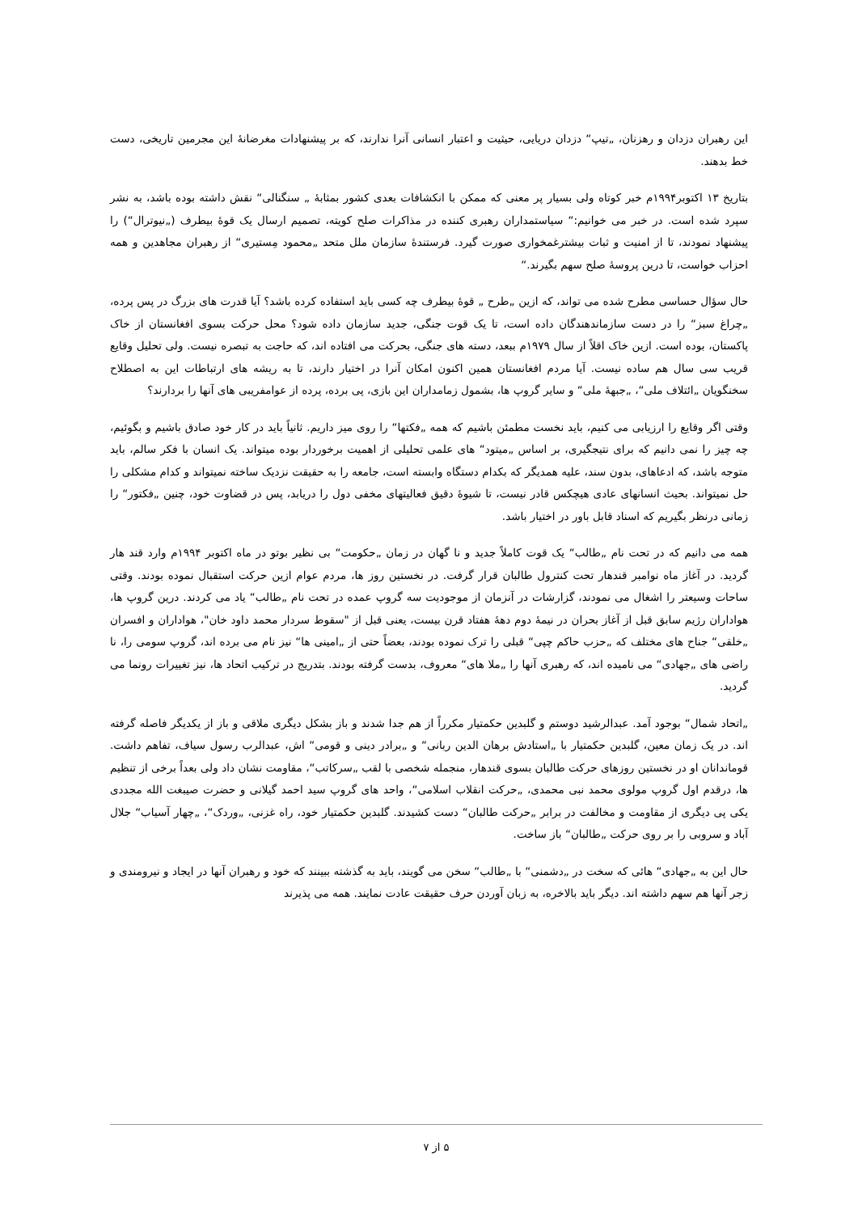این رهبران دزدان و رهزنان، „تیپ“ دزدان دریایی، حیثیت و اعتبار انسانی آنرا ندارند، که بر پیشنهادات مغرضانهٔ این مجرمین تاریخی، دست خط بدهند.
بتاریخ ۱۳ اکتوبر۱۹۹۴م خبر کوتاه ولی بسیار پر معنی که ممکن با انکشافات بعدی کشور بمثابهٔ „ سنگنالی“ نقش داشته بوده باشد، به نشر سپرد شده است. در خبر می خوانیم:“ سیاستمداران رهبری کننده در مذاکرات صلح کویته، تصمیم ارسال یک قوهٔ بیطرف („نیوترال“) را پیشنهاد نمودند، تا از امنیت و ثبات بیشترغمخواری صورت گیرد. فرستندهٔ سازمان ملل متحد „محمود مِستیری“ از رهبران مجاهدین و همه احزاب خواست، تا درین پروسهٔ صلح سهم بگیرند.“
حال سؤال حساسی مطرح شده می تواند، که ازین „طرح „ قوهٔ بیطرف چه کسی باید استفاده کرده باشد؟ آیا قدرت های بزرگ در پس پرده، „چراغ سبز“ را در دست سازماندهندگان داده است، تا یک قوت جنگی، جدید سازمان داده شود؟ محل حرکت بسوی افغانستان از خاک پاکستان، بوده است. ازین خاک اقلاً از سال ۱۹۷۹م ببعد، دسته های جنگی، بحرکت می افتاده اند، که حاجت به تبصره نیست. ولی تحلیل وقایع قریب سی سال هم ساده نیست. آیا مردم افغانستان همین اکنون امکان آنرا در اختیار دارند، تا به ریشه های ارتباطات این به اصطلاح سخنگویان „ائتلاف ملی“، „جبههٔ ملی“ و سایر گروپ ها، بشمول زمامداران این بازی، پی برده، پرده از عوامفریبی های آنها را بردارند؟
وقتی اگر وقایع را ارزیابی می کنیم، باید نخست مطمئن باشیم که همه „فکتها“ را روی میز داریم. ثانیاً باید در کار خود صادق باشیم و بگوئیم، چه چیز را نمی دانیم که برای نتیجگیری، بر اساس „میتود“ های علمی تحلیلی از اهمیت برخوردار بوده میتواند. یک انسان با فکر سالم، باید متوجه باشد، که ادعاهای، بدون سند، علیه همدیگر که بکدام دستگاه وابسته است، جامعه را به حقیقت نزدیک ساخته نمیتواند و کدام مشکلی را حل نمیتواند. بحیث انسانهای عادی هیچکس قادر نیست، تا شیوهٔ دقیق فعالیتهای مخفی دول را دریابد، پس در قضاوت خود، چنین „فکتور“ را زمانی درنظر بگیریم که اسناد قابل باور در اختیار باشد.
همه می دانیم که در تحت نام „طالب“ یک قوت کاملاً جدید و نا گهان در زمان „حکومت“ بی نظیر بوتو در ماه اکتوبر ۱۹۹۴م وارد قند هار گردید. در آغاز ماه نوامبر قندهار تحت کنترول طالبان قرار گرفت. در نخستین روز ها، مردم عوام ازین حرکت استقبال نموده بودند. وقتی ساحات وسیعتر را اشغال می نمودند، گزارشات در آنزمان از موجودیت سه گروپ عمده در تحت نام „طالب“ یاد می کردند. درین گروپ ها، هواداران رژیم سابق قبل از آغاز بحران در نیمهٔ دوم دههٔ هفتاد قرن بیست، یعنی قبل از "سقوط سردار محمد داود خان"، هواداران و افسران „خلقی“ جناح های مختلف که „حزب حاکم چپی“ قبلی را ترک نموده بودند، بعضاً حتی از „امینی ها“ نیز نام می برده اند، گروپ سومی را، نا راضی های „جهادی“ می نامیده اند، که رهبری آنها را „ملا های“ معروف، بدست گرفته بودند. بتدریج در ترکیب اتحاد ها، نیز تغییرات رونما می گردید.
„اتحاد شمال“ بوجود آمد. عبدالرشید دوستم و گلبدین حکمتیار مکرراً از هم جدا شدند و باز بشکل دیگری ملاقی و باز از یکدیگر فاصله گرفته اند. در یک زمان معین، گلبدین حکمتیار با „استادش برهان الدین ربانی“ و „برادر دینی و قومی“ اش، عبدالرب رسول سیاف، تفاهم داشت. قوماندانان او در نخستین روزهای حرکت طالبان بسوی قندهار، منجمله شخصی با لقب „سرکاتب“، مقاومت نشان داد ولی بعداً برخی از تنظیم ها، درقدم اول گروپ مولوی محمد نبی محمدی، „حرکت انقلاب اسلامی“، واحد های گروپ سید احمد گیلانی و حضرت صیبغت الله مجددی یکی پی دیگری از مقاومت و مخالفت در برابر „حرکت طالبان“ دست کشیدند. گلبدین حکمتیار خود، راه غزنی، „وردک“، „چهار آسیاب“ جلال آباد و سروبی را بر روی حرکت „طالبان“ باز ساخت.
حال این به „جهادی“ هائی که سخت در „دشمنی“ با „طالب“ سخن می گویند، باید به گذشته ببینند که خود و رهبران آنها در ایجاد و نیرومندی و زجر آنها هم سهم داشته اند. دیگر باید بالاخره، به زبان آوردن حرف حقیقت عادت نمایند. همه می پذیرند
۵ از ۷